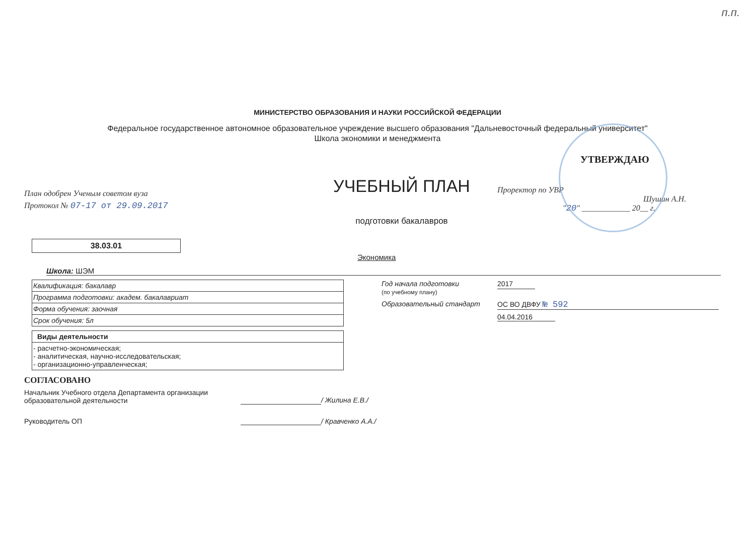п.п.
МИНИСТЕРСТВО ОБРАЗОВАНИЯ И НАУКИ РОССИЙСКОЙ ФЕДЕРАЦИИ
Федеральное государственное автономное образовательное учреждение высшего образования "Дальневосточный федеральный университет"
Школа экономики и менеджмента
План одобрен Ученым советом вуза
Протокол № 07-17 от 29.09.2017
УЧЕБНЫЙ ПЛАН
подготовки бакалавров
УТВЕРЖДАЮ
Проректор по УВР
Шушин А.Н.
"20" ____________ 20__ г.
38.03.01
Экономика
Школа: ШЭМ
| Квалификация: бакалавр |
| Программа подготовки: академ. бакалавриат |
| Форма обучения: заочная |
| Срок обучения: 5л |
| Виды деятельности |
| - расчетно-экономическая; - аналитическая, научно-исследовательская; - организационно-управленческая; |
Год начала подготовки
(по учебному плану)
2017
Образовательный стандарт ОС ВО ДВФУ № 592
04.04.2016
СОГЛАСОВАНО
Начальник Учебного отдела Департамента организации образовательной деятельности
/ Жилина Е.В./
Руководитель ОП / Кравченко А.А./